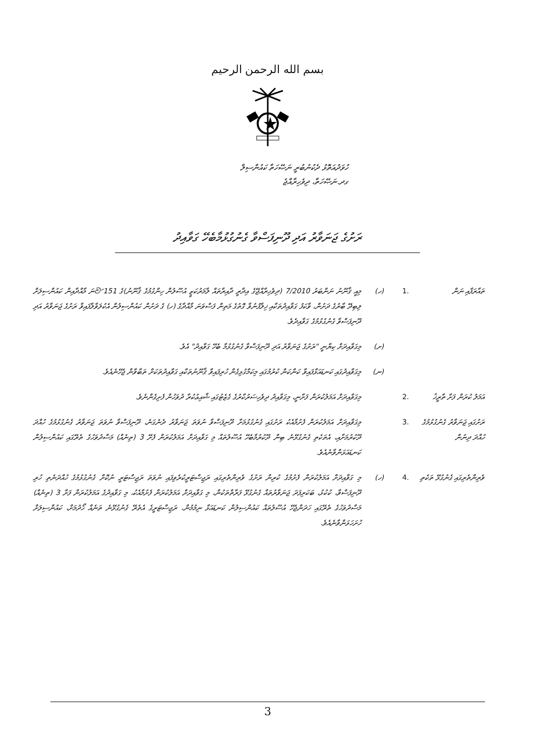بسم الله الرحمن الرحيم
ހުވަދުއަތޮޅު ދެކުނުބުރީ ނަޞޭހަތާ ކައުންސިލް
ގދ.ނަޞޭހަތާ، ދިވެހިރާއްޖެ
ރަށުގެ ޖަނަވާރު އަދި ދޫނިފަސްވާ ގެނުގުޅުމާބެހޭ ގަވާއިދު
ތައާރަފާއި ނަން .1 (ހ) މިއީ ޤާނޫނު ނަންބަރު 7/2010 (ދިވެހިރާއްޖޭގެ އިދާރީ ދާއިރާތައް ލާމަރުކަޒީ އުސޫލުން ހިންގުމުގެ ޤާނޫނު)ގެ 151 වަނަ މާއްދާއިން ކައުންސިލަށް ލިބިދޭ ބާރުގެ ދަށުން، ވާކަފު ގަވާއިދުތަކާއި ޚިލާފުނުވާ ގޮތުގެ މަތިން ފަސްވަނަ މާއްދާގެ (ހ) ގެ ދަށުން ކައުންސިލުން އެކުލަވާލާފައިވާ ރަށުގެ ޖަނަވާރު އަދި ދޫނިފަސްވާ ގެނުގުޅުމުގެ ގަވާއިދެވެ.
(ށ) މިގަވާއިދަށް ކިޔާނީ "ރަށުގެ ޖަނަވާރު އަދި ދޫނިފަސްވާ ގެނުގުޅުމާ ބެހޭ ގަވާއިދު" އެވެ.
(ނ) މިގަވާއިދުގައި ކަނޑައަޅާފައިވާ ކަންކަން ކުރުމުގައި މިކަމާގުޅިގެން ހުރިފައިވާ ޤާނޫނުތަކާއި ގަވާއިދުތަކަށް ތަބާވާން ޖެހޭނެއެވެ.
އަމަލު ކުރަން ފަށާ ތާރީޚު
.2 މިގަވާއިދަށް އަމަލުކުރަން ފަށާނީ، މިގަވާއިދު ދިވެހިސަރުކާރުގެ ގެޒެޓުގައި ޝާއިޢުކުރާ ދުވަހުން ފެށިގެންނެވެ.
ރަށުގައި ޖަނަވާރު ގެނުގުޅުމުގެ ހުއްދަ ދިނުން
.3 މިގަވާއިދަށް އަމަލުކުރަން ފެށުމާއެކު ރަށުގައި ގެނުގުޅުމަށާ ދޫނިފަސްވާ ނުވަތަ ޖަނަވާރު ދެނެގަނެ، ދޫނިފަސްވާ ނުވަތަ ޖަނަވާރު ގެނުގުޅުމުގެ ހުއްދަ ދޫކުރުމަށާއި، އެތަކެތި ގެނުގުޅޭނެ ބިން ދޫކުރުމާބެހޭ އުސޫލުތައް މި ގަވާއިދަށް އަމަލުކުރަން ފެށޭ 3 (ތިނެއް) މަސްދުވަހުގެ ތެރޭގައި ކައުންސިލުން ކަނޑައަޅަންވާނެއެވެ.
ވެރިންތެރިގައި ގެނުގުޅޭ ތަކެތި
.4 (ހ) މި ގަވާއިދަށް އަމަލުކުރަން ފެށުމުގެ ކުރިން ރަށުގެ ވެރިންތެރިގައި ރަޖިސްޓަރީކުރެވިފައި ނުވަތަ ރަޖިސްޓަރީ ނުކޮށް ގެނުގުޅުމުގެ ހުއްދަނެތި ހުރި ދޫނިފަސްވާ، ކުކުޅު، ބަކަރިފަދަ ޖަނަވާރުތައް ގެނުގުޅޭ ފަރާތްތަކުން، މި ގަވާއިދަށް އަމަލުކުރަން ފެށުމާއެކު، މި ގަވާއިދުގެ އަމަލުކުރަން ފަށާ 3 (ތިނެއް) މަސްދުވަހުގެ ތެރޭގައި ހަދަންޖެހޭ އުސޫލުތައް ކައުންސިލުން ކަނޑައަޅާ ނިމުމުން، ރަޖިސްޓަރީގެ އެތެރޭ ގެނުގުޅޭނެ ތަނެއް ހޯދުމަށް، ކައުންސިލަށް ހުށަހަޅަންވާނެއެވެ.
3